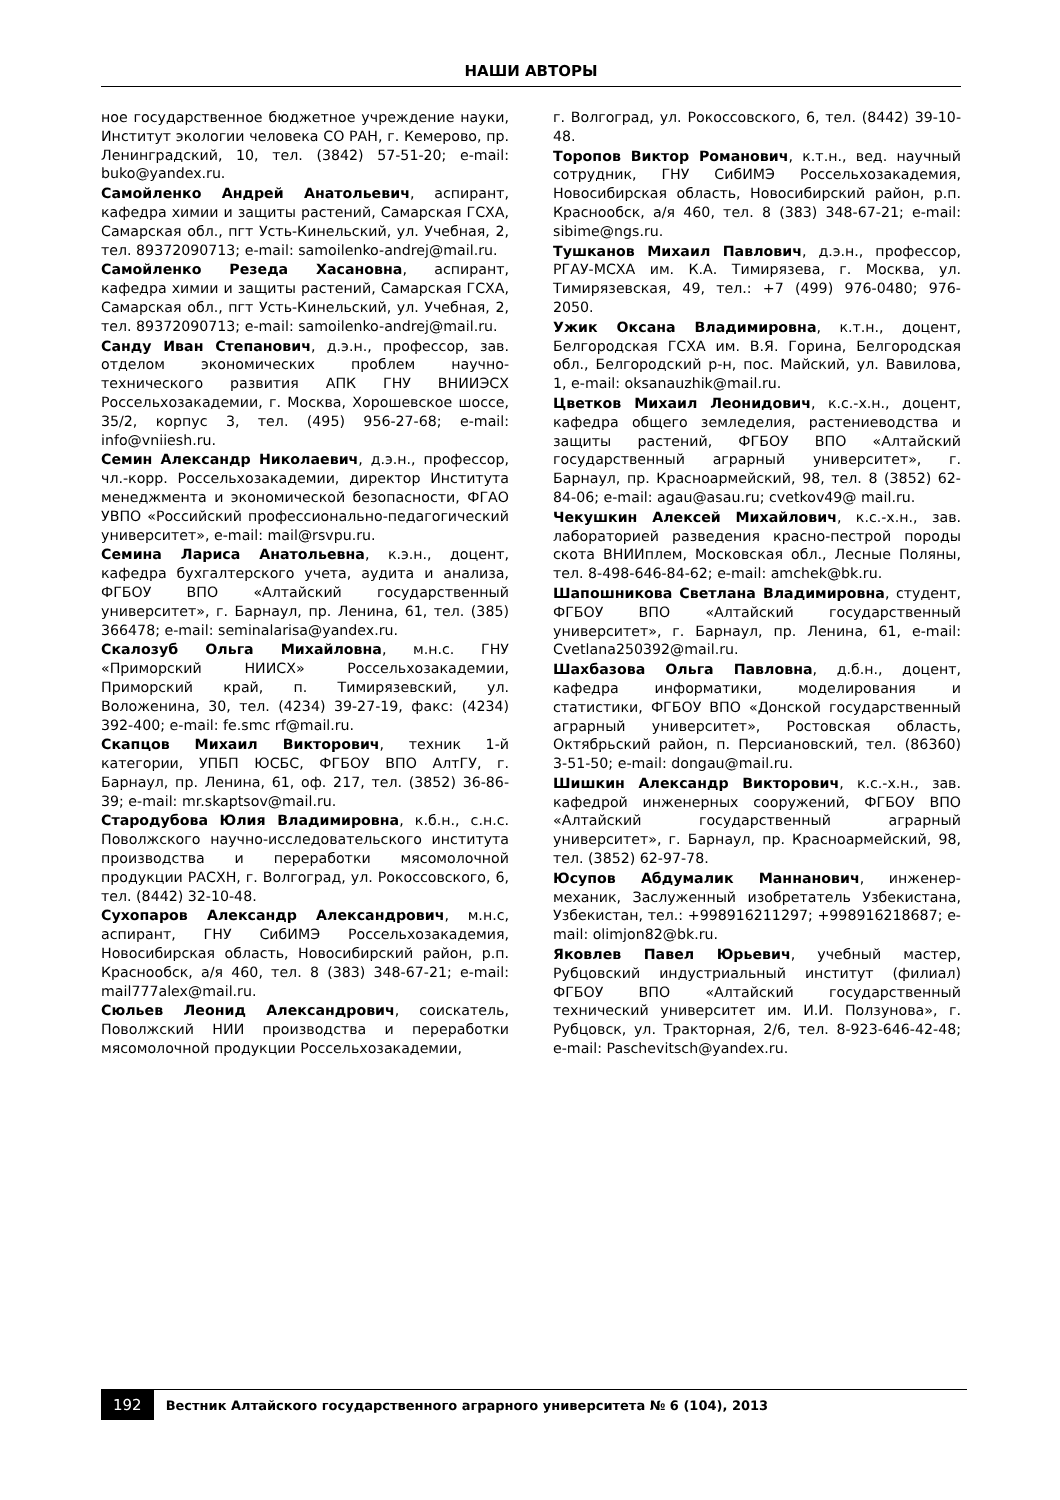НАШИ АВТОРЫ
ное государственное бюджетное учреждение науки, Институт экологии человека СО РАН, г. Кемерово, пр. Ленинградский, 10, тел. (3842) 57-51-20; e-mail: buko@yandex.ru.
Самойленко Андрей Анатольевич, аспирант, кафедра химии и защиты растений, Самарская ГСХА, Самарская обл., пгт Усть-Кинельский, ул. Учебная, 2, тел. 89372090713; e-mail: samoilenko-andrej@mail.ru.
Самойленко Резеда Хасановна, аспирант, кафедра химии и защиты растений, Самарская ГСХА, Самарская обл., пгт Усть-Кинельский, ул. Учебная, 2, тел. 89372090713; e-mail: samoilenko-andrej@mail.ru.
Санду Иван Степанович, д.э.н., профессор, зав. отделом экономических проблем научно-технического развития АПК ГНУ ВНИИЭСХ Россельхозакадемии, г. Москва, Хорошевское шоссе, 35/2, корпус 3, тел. (495) 956-27-68; e-mail: info@vniiesh.ru.
Семин Александр Николаевич, д.э.н., профессор, чл.-корр. Россельхозакадемии, директор Института менеджмента и экономической безопасности, ФГАО УВПО «Российский профессионально-педагогический университет», e-mail: mail@rsvpu.ru.
Семина Лариса Анатольевна, к.э.н., доцент, кафедра бухгалтерского учета, аудита и анализа, ФГБОУ ВПО «Алтайский государственный университет», г. Барнаул, пр. Ленина, 61, тел. (385) 366478; e-mail: seminalarisa@yandex.ru.
Скалозуб Ольга Михайловна, м.н.с. ГНУ «Приморский НИИСХ» Россельхозакадемии, Приморский край, п. Тимирязевский, ул. Воложенина, 30, тел. (4234) 39-27-19, факс: (4234) 392-400; e-mail: fe.smc rf@mail.ru.
Скапцов Михаил Викторович, техник 1-й категории, УПБП ЮСБС, ФГБОУ ВПО АлтГУ, г. Барнаул, пр. Ленина, 61, оф. 217, тел. (3852) 36-86-39; e-mail: mr.skaptsov@mail.ru.
Стародубова Юлия Владимировна, к.б.н., с.н.с. Поволжского научно-исследовательского института производства и переработки мясомолочной продукции РАСХН, г. Волгоград, ул. Рокоссовского, 6, тел. (8442) 32-10-48.
Сухопаров Александр Александрович, м.н.с, аспирант, ГНУ СибИМЭ Россельхозакадемия, Новосибирская область, Новосибирский район, р.п. Краснообск, а/я 460, тел. 8 (383) 348-67-21; e-mail: mail777alex@mail.ru.
Сюльев Леонид Александрович, соискатель, Поволжский НИИ производства и переработки мясомолочной продукции Россельхозакадемии,
г. Волгоград, ул. Рокоссовского, 6, тел. (8442) 39-10-48.
Торопов Виктор Романович, к.т.н., вед. научный сотрудник, ГНУ СибИМЭ Россельхозакадемия, Новосибирская область, Новосибирский район, р.п. Краснообск, а/я 460, тел. 8 (383) 348-67-21; e-mail: sibime@ngs.ru.
Тушканов Михаил Павлович, д.э.н., профессор, РГАУ-МСХА им. К.А. Тимирязева, г. Москва, ул. Тимирязевская, 49, тел.: +7 (499) 976-0480; 976-2050.
Ужик Оксана Владимировна, к.т.н., доцент, Белгородская ГСХА им. В.Я. Горина, Белгородская обл., Белгородский р-н, пос. Майский, ул. Вавилова, 1, e-mail: oksanauzhik@mail.ru.
Цветков Михаил Леонидович, к.с.-х.н., доцент, кафедра общего земледелия, растениеводства и защиты растений, ФГБОУ ВПО «Алтайский государственный аграрный университет», г. Барнаул, пр. Красноармейский, 98, тел. 8 (3852) 62-84-06; e-mail: agau@asau.ru; cvetkov49@ mail.ru.
Чекушкин Алексей Михайлович, к.с.-х.н., зав. лабораторией разведения красно-пестрой породы скота ВНИИплем, Московская обл., Лесные Поляны, тел. 8-498-646-84-62; e-mail: amchek@bk.ru.
Шапошникова Светлана Владимировна, студент, ФГБОУ ВПО «Алтайский государственный университет», г. Барнаул, пр. Ленина, 61, e-mail: Cvetlana250392@mail.ru.
Шахбазова Ольга Павловна, д.б.н., доцент, кафедра информатики, моделирования и статистики, ФГБОУ ВПО «Донской государственный аграрный университет», Ростовская область, Октябрьский район, п. Персиановский, тел. (86360) 3-51-50; e-mail: dongau@mail.ru.
Шишкин Александр Викторович, к.с.-х.н., зав. кафедрой инженерных сооружений, ФГБОУ ВПО «Алтайский государственный аграрный университет», г. Барнаул, пр. Красноармейский, 98, тел. (3852) 62-97-78.
Юсупов Абдумалик Маннанович, инженер-механик, Заслуженный изобретатель Узбекистана, Узбекистан, тел.: +998916211297; +998916218687; e-mail: olimjon82@bk.ru.
Яковлев Павел Юрьевич, учебный мастер, Рубцовский индустриальный институт (филиал) ФГБОУ ВПО «Алтайский государственный технический университет им. И.И. Ползунова», г. Рубцовск, ул. Тракторная, 2/6, тел. 8-923-646-42-48; e-mail: Paschevitsch@yandex.ru.
192 Вестник Алтайского государственного аграрного университета № 6 (104), 2013